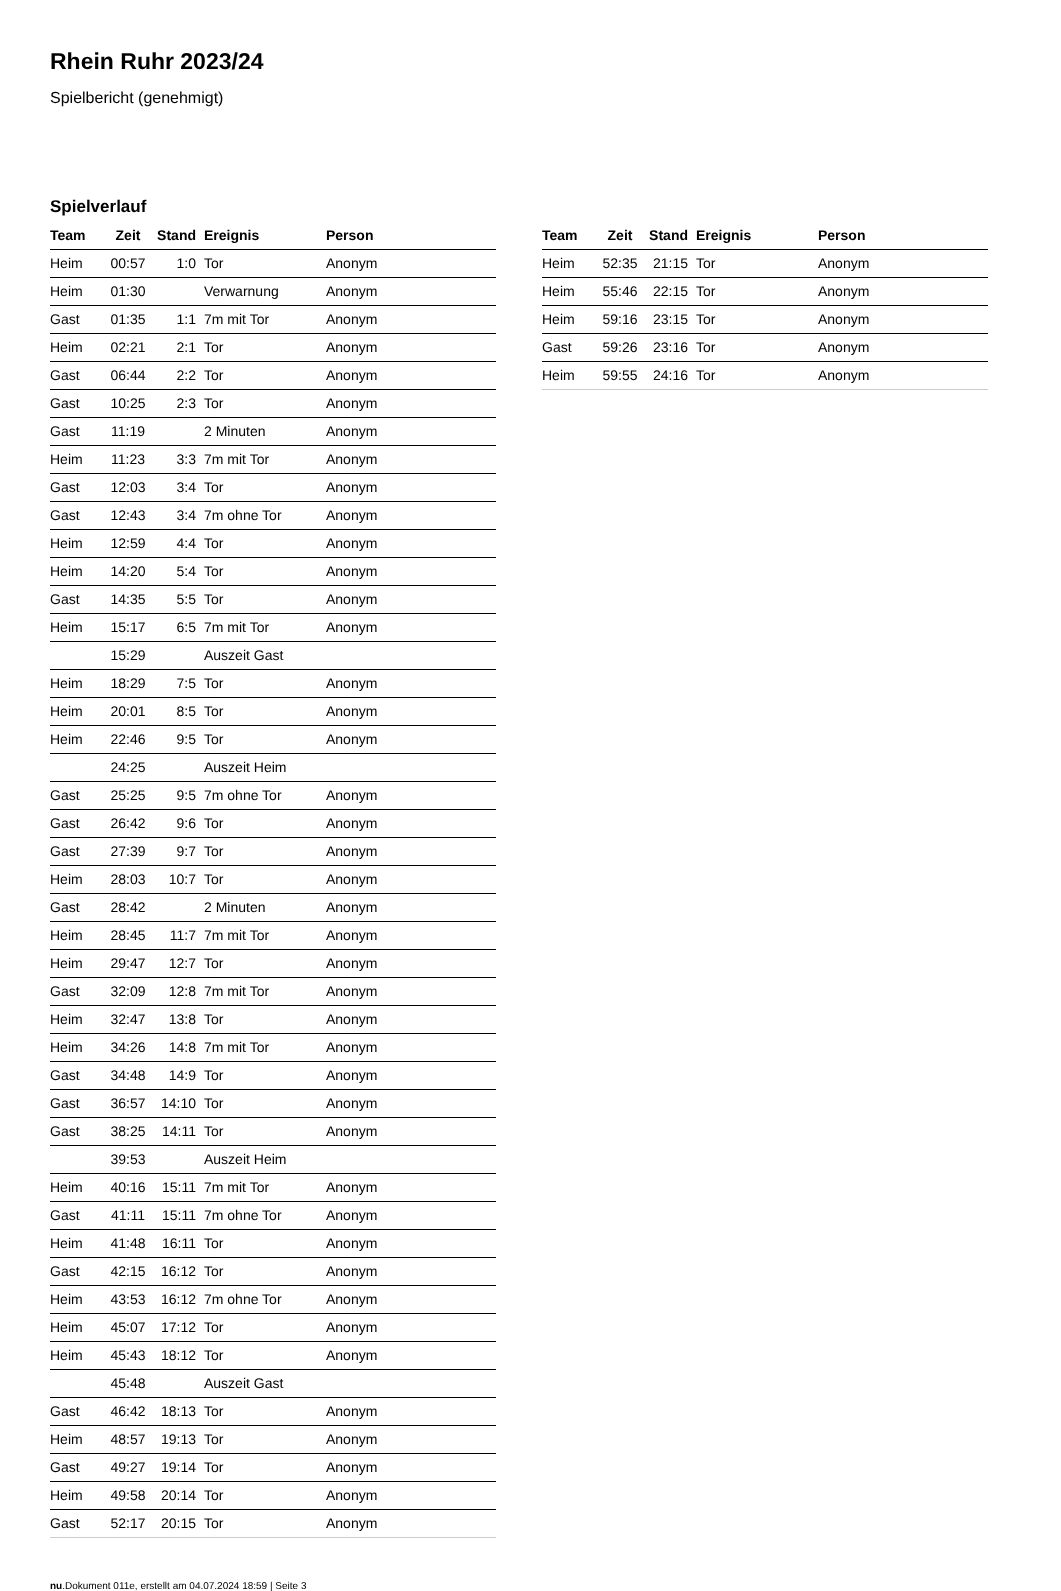Rhein Ruhr 2023/24
Spielbericht (genehmigt)
Spielverlauf
| Team | Zeit | Stand | Ereignis | Person |
| --- | --- | --- | --- | --- |
| Heim | 00:57 | 1:0 | Tor | Anonym |
| Heim | 01:30 | | Verwarnung | Anonym |
| Gast | 01:35 | 1:1 | 7m mit Tor | Anonym |
| Heim | 02:21 | 2:1 | Tor | Anonym |
| Gast | 06:44 | 2:2 | Tor | Anonym |
| Gast | 10:25 | 2:3 | Tor | Anonym |
| Gast | 11:19 | | 2 Minuten | Anonym |
| Heim | 11:23 | 3:3 | 7m mit Tor | Anonym |
| Gast | 12:03 | 3:4 | Tor | Anonym |
| Gast | 12:43 | 3:4 | 7m ohne Tor | Anonym |
| Heim | 12:59 | 4:4 | Tor | Anonym |
| Heim | 14:20 | 5:4 | Tor | Anonym |
| Gast | 14:35 | 5:5 | Tor | Anonym |
| Heim | 15:17 | 6:5 | 7m mit Tor | Anonym |
| | 15:29 | | Auszeit Gast | |
| Heim | 18:29 | 7:5 | Tor | Anonym |
| Heim | 20:01 | 8:5 | Tor | Anonym |
| Heim | 22:46 | 9:5 | Tor | Anonym |
| | 24:25 | | Auszeit Heim | |
| Gast | 25:25 | 9:5 | 7m ohne Tor | Anonym |
| Gast | 26:42 | 9:6 | Tor | Anonym |
| Gast | 27:39 | 9:7 | Tor | Anonym |
| Heim | 28:03 | 10:7 | Tor | Anonym |
| Gast | 28:42 | | 2 Minuten | Anonym |
| Heim | 28:45 | 11:7 | 7m mit Tor | Anonym |
| Heim | 29:47 | 12:7 | Tor | Anonym |
| Gast | 32:09 | 12:8 | 7m mit Tor | Anonym |
| Heim | 32:47 | 13:8 | Tor | Anonym |
| Heim | 34:26 | 14:8 | 7m mit Tor | Anonym |
| Gast | 34:48 | 14:9 | Tor | Anonym |
| Gast | 36:57 | 14:10 | Tor | Anonym |
| Gast | 38:25 | 14:11 | Tor | Anonym |
| | 39:53 | | Auszeit Heim | |
| Heim | 40:16 | 15:11 | 7m mit Tor | Anonym |
| Gast | 41:11 | 15:11 | 7m ohne Tor | Anonym |
| Heim | 41:48 | 16:11 | Tor | Anonym |
| Gast | 42:15 | 16:12 | Tor | Anonym |
| Heim | 43:53 | 16:12 | 7m ohne Tor | Anonym |
| Heim | 45:07 | 17:12 | Tor | Anonym |
| Heim | 45:43 | 18:12 | Tor | Anonym |
| | 45:48 | | Auszeit Gast | |
| Gast | 46:42 | 18:13 | Tor | Anonym |
| Heim | 48:57 | 19:13 | Tor | Anonym |
| Gast | 49:27 | 19:14 | Tor | Anonym |
| Heim | 49:58 | 20:14 | Tor | Anonym |
| Gast | 52:17 | 20:15 | Tor | Anonym |
| Team | Zeit | Stand | Ereignis | Person |
| --- | --- | --- | --- | --- |
| Heim | 52:35 | 21:15 | Tor | Anonym |
| Heim | 55:46 | 22:15 | Tor | Anonym |
| Heim | 59:16 | 23:15 | Tor | Anonym |
| Gast | 59:26 | 23:16 | Tor | Anonym |
| Heim | 59:55 | 24:16 | Tor | Anonym |
nu.Dokument 011e, erstellt am 04.07.2024 18:59 | Seite 3